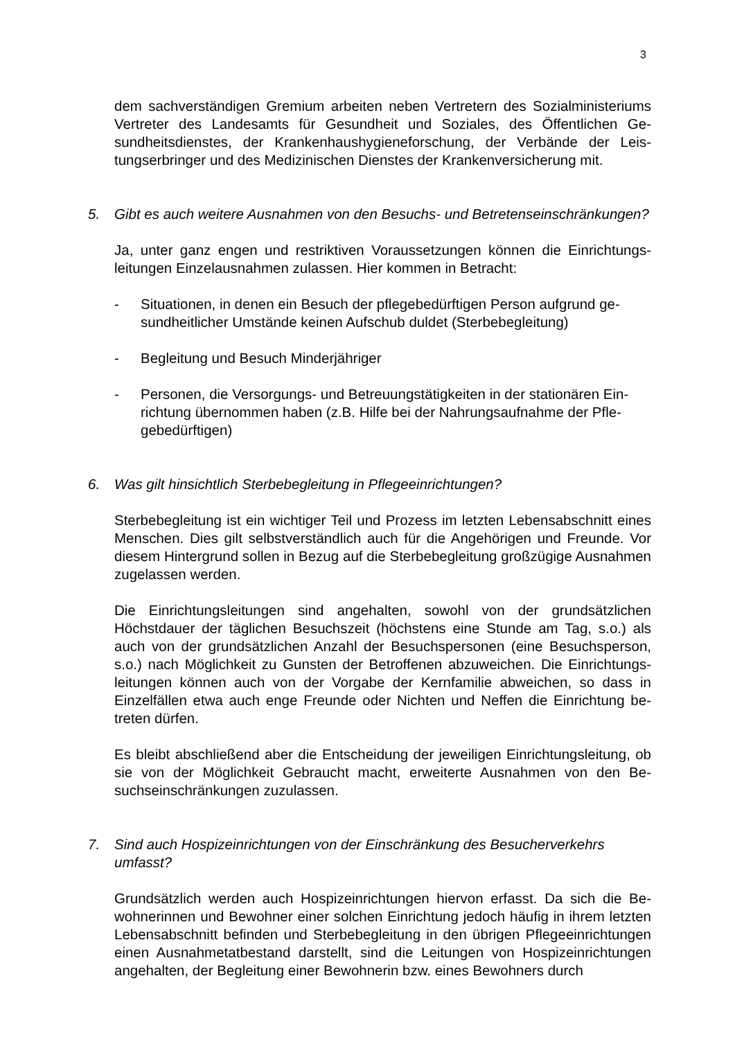3
dem sachverständigen Gremium arbeiten neben Vertretern des Sozialministeri­ums Vertreter des Landesamts für Gesundheit und Soziales, des Öffentlichen Ge­sundheitsdienstes, der Krankenhaushygieneforschung, der Verbände der Leis­tungserbringer und des Medizinischen Dienstes der Krankenversicherung mit.
5. Gibt es auch weitere Ausnahmen von den Besuchs- und Betretenseinschränkun­gen?
Ja, unter ganz engen und restriktiven Voraussetzungen können die Einrichtungs­leitungen Einzelausnahmen zulassen. Hier kommen in Betracht:
- Situationen, in denen ein Besuch der pflegebedürftigen Person aufgrund ge­sundheitlicher Umstände keinen Aufschub duldet (Sterbebegleitung)
- Begleitung und Besuch Minderjähriger
- Personen, die Versorgungs- und Betreuungstätigkeiten in der stationären Ein­richtung übernommen haben (z.B. Hilfe bei der Nahrungsaufnahme der Pfle­gebedürftigen)
6. Was gilt hinsichtlich Sterbebegleitung in Pflegeeinrichtungen?
Sterbebegleitung ist ein wichtiger Teil und Prozess im letzten Lebensabschnitt ei­nes Menschen. Dies gilt selbstverständlich auch für die Angehörigen und Freunde. Vor diesem Hintergrund sollen in Bezug auf die Sterbebegleitung großzügige Aus­nahmen zugelassen werden.
Die Einrichtungsleitungen sind angehalten, sowohl von der grundsätzlichen Höchstdauer der täglichen Besuchszeit (höchstens eine Stunde am Tag, s.o.) als auch von der grundsätzlichen Anzahl der Besuchspersonen (eine Besuchsperson, s.o.) nach Möglichkeit zu Gunsten der Betroffenen abzuweichen. Die Einrichtungs­leitungen können auch von der Vorgabe der Kernfamilie abweichen, so dass in Einzelfällen etwa auch enge Freunde oder Nichten und Neffen die Einrichtung be­treten dürfen.
Es bleibt abschließend aber die Entscheidung der jeweiligen Einrichtungsleitung, ob sie von der Möglichkeit Gebraucht macht, erweiterte Ausnahmen von den Be­suchseinschränkungen zuzulassen.
7. Sind auch Hospizeinrichtungen von der Einschränkung des Besucherverkehrs umfasst?
Grundsätzlich werden auch Hospizeinrichtungen hiervon erfasst. Da sich die Be­wohnerinnen und Bewohner einer solchen Einrichtung jedoch häufig in ihrem letz­ten Lebensabschnitt befinden und Sterbebegleitung in den übrigen Pflegeeinrich­tungen einen Ausnahmetatbestand darstellt, sind die Leitungen von Hospizeinrich­tungen angehalten, der Begleitung einer Bewohnerin bzw. eines Bewohners durch